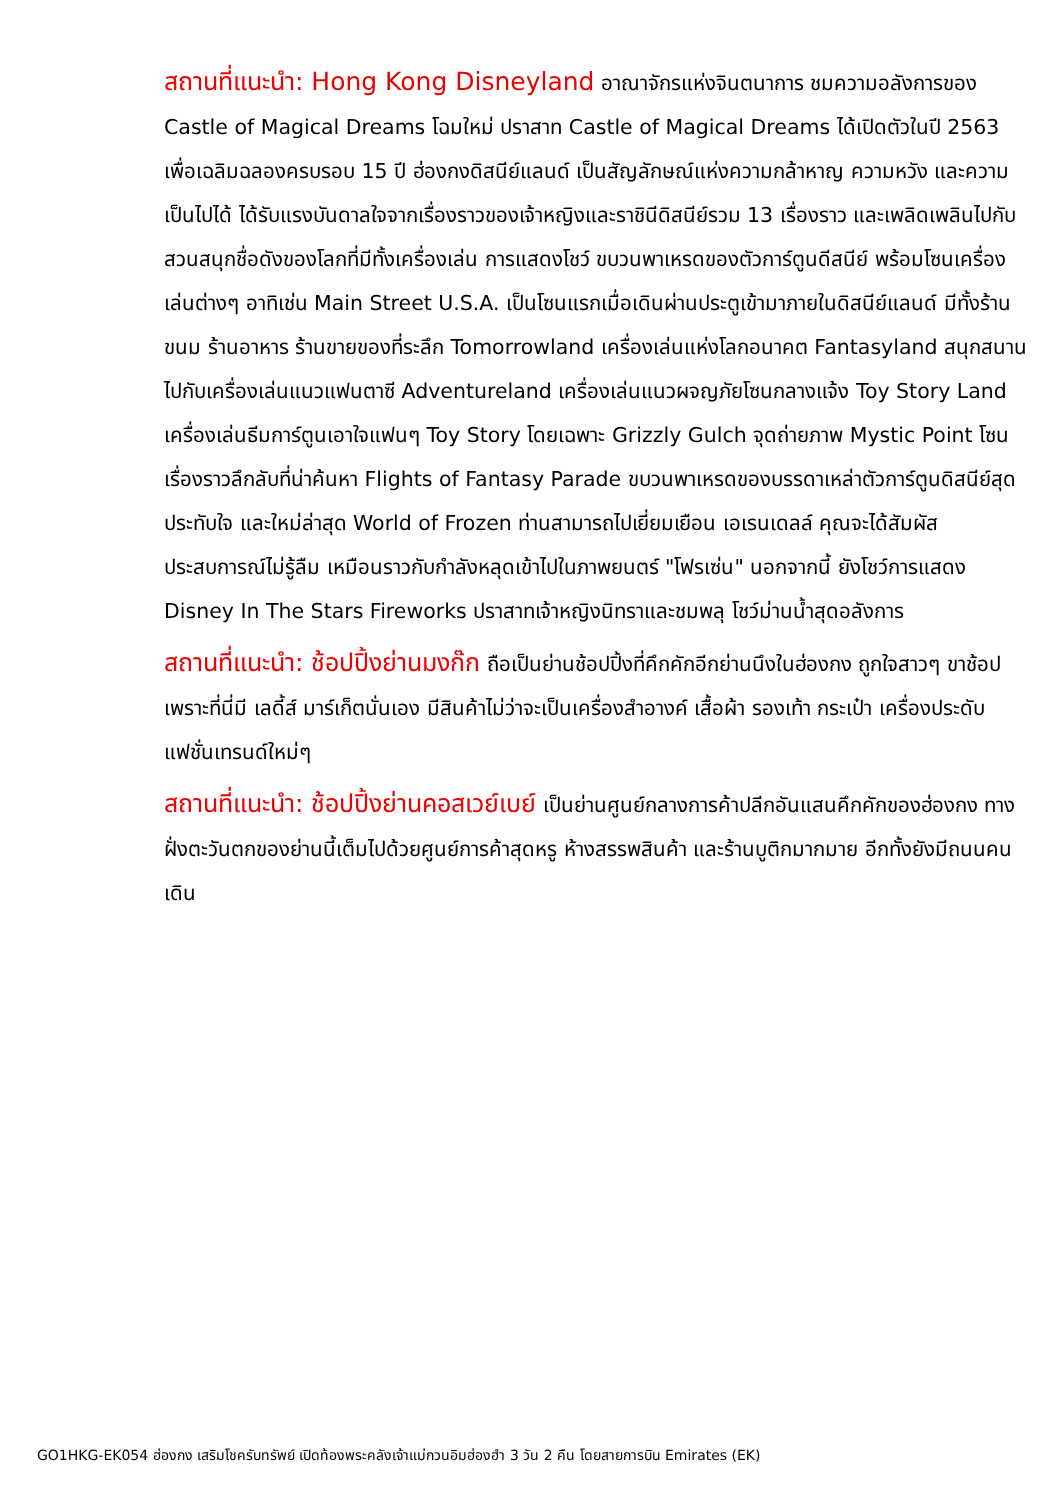สถานที่แนะนำ: Hong Kong Disneyland อาณาจักรแห่งจินตนาการ ชมความอลังการของ Castle of Magical Dreams โฉมใหม่ ปราสาท Castle of Magical Dreams ได้เปิดตัวในปี 2563 เพื่อเฉลิมฉลองครบรอบ 15 ปี ฮ่องกงดิสนีย์แลนด์ เป็นสัญลักษณ์แห่งความกล้าหาญ ความหวัง และความเป็นไปได้ ได้รับแรงบันดาลใจจากเรื่องราวของเจ้าหญิงและราชินีดิสนีย์รวม 13 เรื่องราว และเพลิดเพลินไปกับสวนสนุกชื่อดังของโลกที่มีทั้งเครื่องเล่น การแสดงโชว์ ขบวนพาเหรดของตัวการ์ตูนดีสนีย์ พร้อมโซนเครื่องเล่นต่างๆ อาทิเช่น Main Street U.S.A. เป็นโซนแรกเมื่อเดินผ่านประตูเข้ามาภายในดิสนีย์แลนด์ มีทั้งร้านขนม ร้านอาหาร ร้านขายของที่ระลึก Tomorrowland เครื่องเล่นแห่งโลกอนาคต Fantasyland สนุกสนานไปกับเครื่องเล่นแนวแฟนตาซี Adventureland เครื่องเล่นแนวผจญภัยโซนกลางแจ้ง Toy Story Land เครื่องเล่นธีมการ์ตูนเอาใจแฟนๆ Toy Story โดยเฉพาะ Grizzly Gulch จุดถ่ายภาพ Mystic Point โซนเรื่องราวลึกลับที่น่าค้นหา Flights of Fantasy Parade ขบวนพาเหรดของบรรดาเหล่าตัวการ์ตูนดิสนีย์สุดประทับใจ และใหม่ล่าสุด World of Frozen ท่านสามารถไปเยี่ยมเยือน เอเรนเดลล์ คุณจะได้สัมผัสประสบการณ์ไม่รู้ลืม เหมือนราวกับกำลังหลุดเข้าไปในภาพยนตร์ "โฟรเซ่น" นอกจากนี้ ยังโชว์การแสดง Disney In The Stars Fireworks ปราสาทเจ้าหญิงนิทราและชมพลุ โชว์ม่านน้ำสุดอลังการ
สถานที่แนะนำ: ช้อปปิ้งย่านมงก๊ก ถือเป็นย่านช้อปปิ้งที่คึกคักอีกย่านนึงในฮ่องกง ถูกใจสาวๆ ขาช้อปเพราะที่นี่มี เลดี้ส์ มาร์เก็ตนั่นเอง มีสินค้าไม่ว่าจะเป็นเครื่องสำอางค์ เสื้อผ้า รองเท้า กระเป๋า เครื่องประดับ แฟชั่นเทรนด์ใหม่ๆ
สถานที่แนะนำ: ช้อปปิ้งย่านคอสเวย์เบย์ เป็นย่านศูนย์กลางการค้าปลีกอันแสนคึกคักของฮ่องกง ทางฝั่งตะวันตกของย่านนี้เต็มไปด้วยศูนย์การค้าสุดหรู ห้างสรรพสินค้า และร้านบูติกมากมาย อีกทั้งยังมีถนนคนเดิน
GO1HKG-EK054 ฮ่องกง เสริมโชครับทรัพย์ เปิดท้องพระคลังเจ้าแม่กวนอิมฮ่องฮำ 3 วัน 2 คืน โดยสายการบิน Emirates (EK)